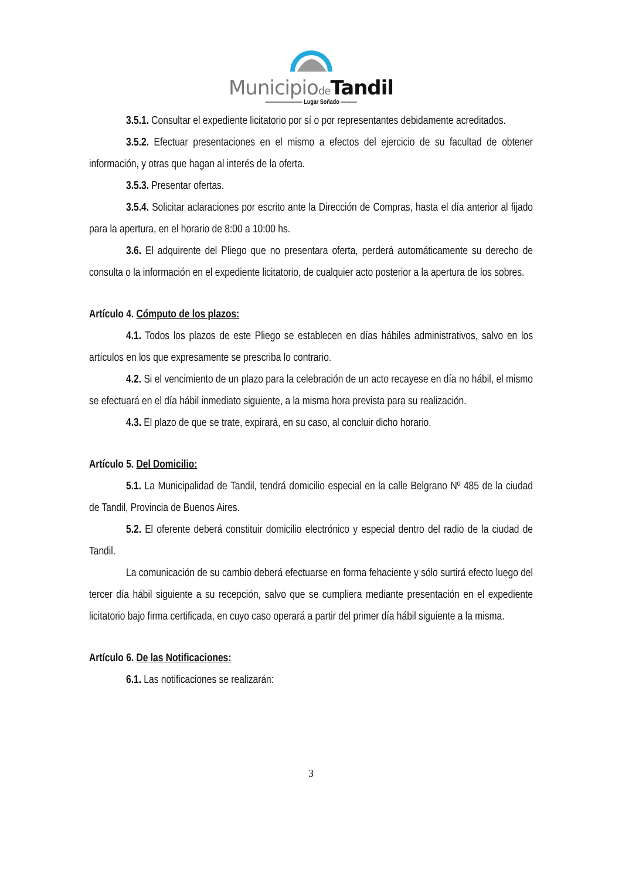Municipiode Tandil
——————— Lugar Soñado ———
3.5.1. Consultar el expediente licitatorio por sí o por representantes debidamente acreditados.
3.5.2. Efectuar presentaciones en el mismo a efectos del ejercicio de su facultad de obtener información, y otras que hagan al interés de la oferta.
3.5.3. Presentar ofertas.
3.5.4. Solicitar aclaraciones por escrito ante la Dirección de Compras, hasta el día anterior al fijado para la apertura, en el horario de 8:00 a 10:00 hs.
3.6. El adquirente del Pliego que no presentara oferta, perderá automáticamente su derecho de consulta o la información en el expediente licitatorio, de cualquier acto posterior a la apertura de los sobres.
Artículo 4. Cómputo de los plazos:
4.1. Todos los plazos de este Pliego se establecen en días hábiles administrativos, salvo en los artículos en los que expresamente se prescriba lo contrario.
4.2. Si el vencimiento de un plazo para la celebración de un acto recayese en día no hábil, el mismo se efectuará en el día hábil inmediato siguiente, a la misma hora prevista para su realización.
4.3. El plazo de que se trate, expirará, en su caso, al concluir dicho horario.
Artículo 5. Del Domicilio:
5.1. La Municipalidad de Tandil, tendrá domicilio especial en la calle Belgrano Nº 485 de la ciudad de Tandil, Provincia de Buenos Aires.
5.2. El oferente deberá constituir domicilio electrónico y especial dentro del radio de la ciudad de Tandil.
La comunicación de su cambio deberá efectuarse en forma fehaciente y sólo surtirá efecto luego del tercer día hábil siguiente a su recepción, salvo que se cumpliera mediante presentación en el expediente licitatorio bajo firma certificada, en cuyo caso operará a partir del primer día hábil siguiente a la misma.
Artículo 6. De las Notificaciones:
6.1. Las notificaciones se realizarán:
3